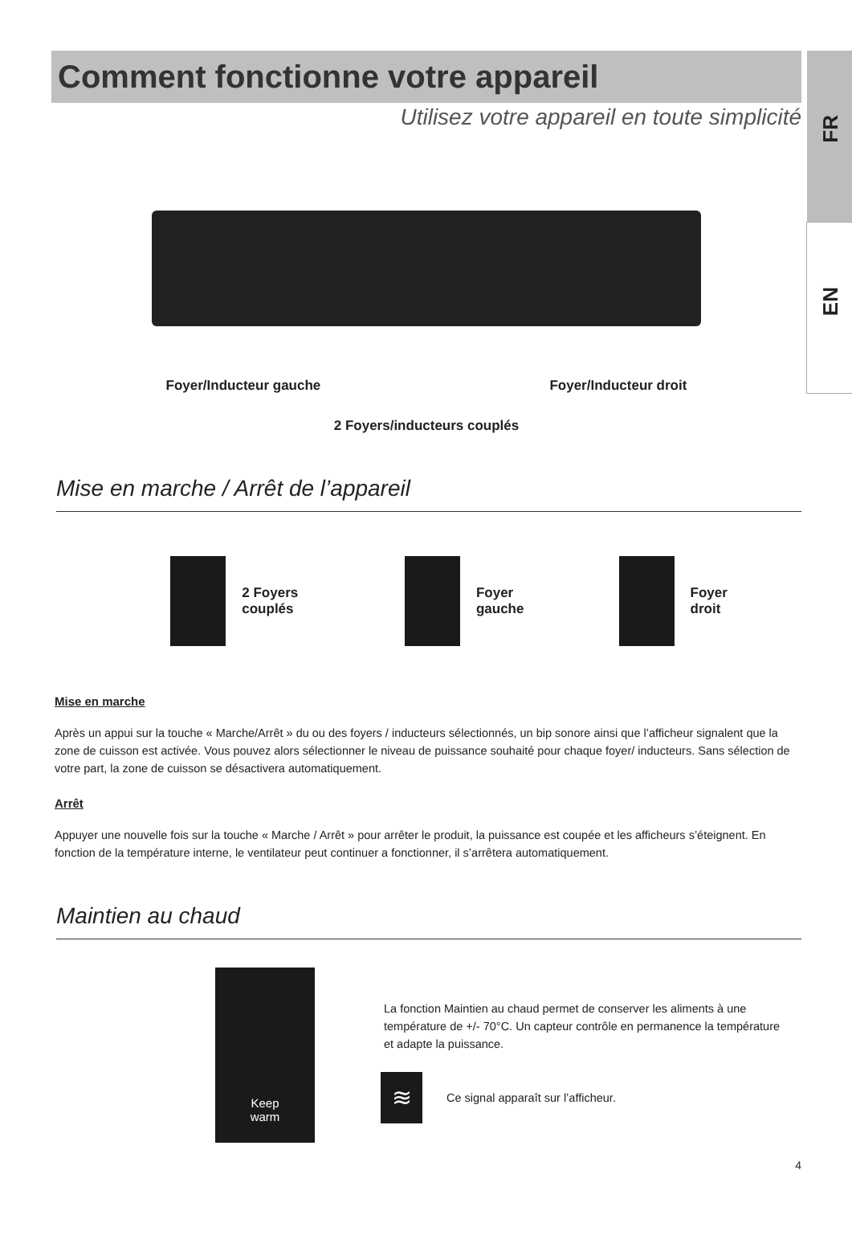FR
EN
Comment fonctionne votre appareil
Utilisez votre appareil en toute simplicité
Foyer/Inducteur gauche Foyer/Inducteur droit
2 Foyers/inducteurs couplés
Mise en marche / Arrêt de l’appareil
2 Foyers couplés Foyer gauche Foyer droit
Mise en marche
Après un appui sur la touche « Marche/Arrêt » du ou des foyers / inducteurs sélectionnés, un bip sonore ainsi que l’afficheur signalent que la zone de cuisson est activée. Vous pouvez alors sélectionner le niveau de puissance souhaité pour chaque foyer/ inducteurs. Sans sélection de votre part, la zone de cuisson se désactivera automatiquement.
Arrêt
Appuyer une nouvelle fois sur la touche « Marche / Arrêt » pour arrêter le produit, la puissance est coupée et les afficheurs s’éteignent. En fonction de la température interne, le ventilateur peut continuer a fonctionner, il s’arrêtera automatiquement.
Maintien au chaud
Keep
warm
La fonction Maintien au chaud permet de conserver les aliments à une température de +/- 70°C. Un capteur contrôle en permanence la température et adapte la puissance.
≋ Ce signal apparaît sur l’afficheur.
4